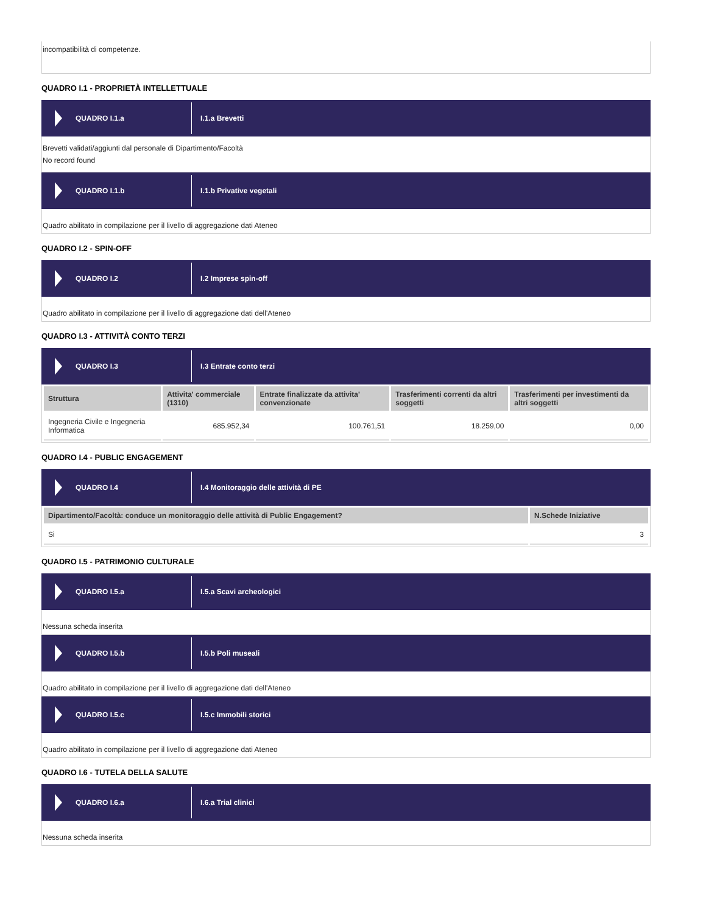incompatibilità di competenze.
QUADRO I.1 - PROPRIETÀ INTELLETTUALE
QUADRO I.1.a
I.1.a Brevetti
Brevetti validati/aggiunti dal personale di Dipartimento/Facoltà
No record found
QUADRO I.1.b
I.1.b Privative vegetali
Quadro abilitato in compilazione per il livello di aggregazione dati Ateneo
QUADRO I.2 - SPIN-OFF
QUADRO I.2
I.2 Imprese spin-off
Quadro abilitato in compilazione per il livello di aggregazione dati dell'Ateneo
QUADRO I.3 - ATTIVITÀ CONTO TERZI
QUADRO I.3
I.3 Entrate conto terzi
| Struttura | Attivita' commerciale (1310) | Entrate finalizzate da attivita' convenzionate | Trasferimenti correnti da altri soggetti | Trasferimenti per investimenti da altri soggetti |
| --- | --- | --- | --- | --- |
| Ingegneria Civile e Ingegneria Informatica | 685.952,34 | 100.761,51 | 18.259,00 | 0,00 |
QUADRO I.4 - PUBLIC ENGAGEMENT
QUADRO I.4
I.4 Monitoraggio delle attività di PE
| Dipartimento/Facoltà: conduce un monitoraggio delle attività di Public Engagement? | N.Schede Iniziative |
| --- | --- |
| Si | 3 |
QUADRO I.5 - PATRIMONIO CULTURALE
QUADRO I.5.a
I.5.a Scavi archeologici
Nessuna scheda inserita
QUADRO I.5.b
I.5.b Poli museali
Quadro abilitato in compilazione per il livello di aggregazione dati dell'Ateneo
QUADRO I.5.c
I.5.c Immobili storici
Quadro abilitato in compilazione per il livello di aggregazione dati Ateneo
QUADRO I.6 - TUTELA DELLA SALUTE
QUADRO I.6.a
I.6.a Trial clinici
Nessuna scheda inserita